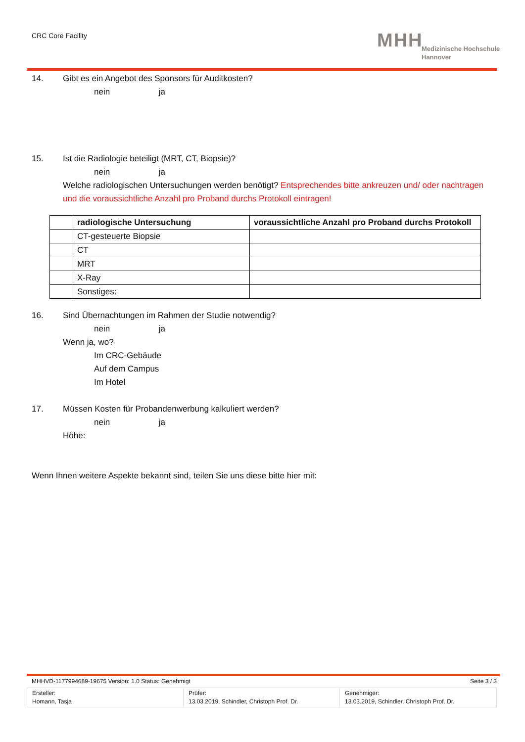CRC Core Facility
MHH
Medizinische Hochschule
Hannover
14. Gibt es ein Angebot des Sponsors für Auditkosten?
nein ja
15. Ist die Radiologie beteiligt (MRT, CT, Biopsie)?
nein ja
Welche radiologischen Untersuchungen werden benötigt? Entsprechendes bitte ankreuzen und/ oder nachtragen und die voraussichtliche Anzahl pro Proband durchs Protokoll eintragen!
| | radiologische Untersuchung | voraussichtliche Anzahl pro Proband durchs Protokoll |
| --- | --- | --- |
| | CT-gesteuerte Biopsie | |
| | CT | |
| | MRT | |
| | X-Ray | |
| | Sonstiges: | |
16. Sind Übernachtungen im Rahmen der Studie notwendig?
nein ja
Wenn ja, wo?
Im CRC-Gebäude
Auf dem Campus
Im Hotel
17. Müssen Kosten für Probandenwerbung kalkuliert werden?
nein ja
Höhe:
Wenn Ihnen weitere Aspekte bekannt sind, teilen Sie uns diese bitte hier mit:
MHHVD-1177994689-19675 Version: 1.0 Status: Genehmigt Seite 3 / 3
Ersteller:
Homann, Tasja
Prüfer:
13.03.2019, Schindler, Christoph Prof. Dr.
Genehmiger:
13.03.2019, Schindler, Christoph Prof. Dr.